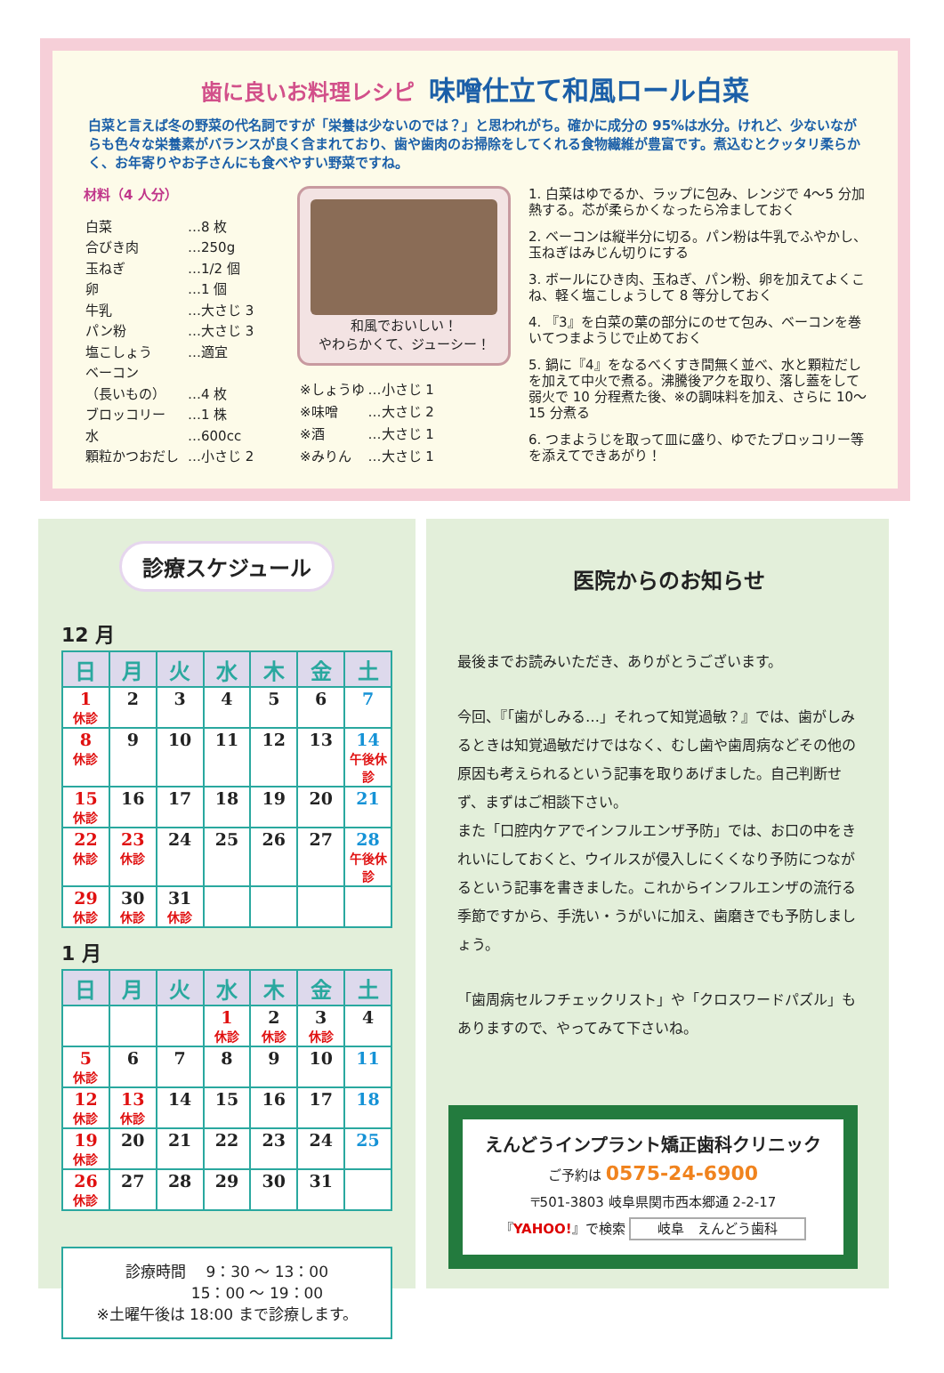歯に良いお料理レシピ 味噌仕立て和風ロール白菜
白菜と言えば冬の野菜の代名詞ですが「栄養は少ないのでは？」と思われがち。確かに成分の 95%は水分。けれど、少ないながらも色々な栄養素がバランスが良く含まれており、歯や歯肉のお掃除をしてくれる食物繊維が豊富です。煮込むとクッタリ柔らかく、お年寄りやお子さんにも食べやすい野菜ですね。
材料（4 人分）
| 白菜 | …8 枚 |
| 合びき肉 | …250g |
| 玉ねぎ | …1/2 個 |
| 卵 | …1 個 |
| 牛乳 | …大さじ 3 |
| パン粉 | …大さじ 3 |
| 塩こしょう | …適宜 |
| ベーコン | |
| （長いもの） | …4 枚 |
| ブロッコリー | …1 株 |
| 水 | …600cc |
| 顆粒かつおだし | …小さじ 2 |
和風でおいしい！
やわらかくて、ジューシー！
| ※しょうゆ | …小さじ 1 |
| ※味噌 | …大さじ 2 |
| ※酒 | …大さじ 1 |
| ※みりん | …大さじ 1 |
1. 白菜はゆでるか、ラップに包み、レンジで 4～5 分加熱する。芯が柔らかくなったら冷ましておく
2. ベーコンは縦半分に切る。パン粉は牛乳でふやかし、玉ねぎはみじん切りにする
3. ボールにひき肉、玉ねぎ、パン粉、卵を加えてよくこね、軽く塩こしょうして 8 等分しておく
4. 『3』を白菜の葉の部分にのせて包み、ベーコンを巻いてつまようじで止めておく
5. 鍋に『4』をなるべくすき間無く並べ、水と顆粒だしを加えて中火で煮る。沸騰後アクを取り、落し蓋をして弱火で 10 分程煮た後、※の調味料を加え、さらに 10～15 分煮る
6. つまようじを取って皿に盛り、ゆでたブロッコリー等を添えてできあがり！
診療スケジュール
12 月
| 日 | 月 | 火 | 水 | 木 | 金 | 土 |
| --- | --- | --- | --- | --- | --- | --- |
| 1 休診 | 2 | 3 | 4 | 5 | 6 | 7 |
| 8 休診 | 9 | 10 | 11 | 12 | 13 | 14 午後休診 |
| 15 休診 | 16 | 17 | 18 | 19 | 20 | 21 |
| 22 休診 | 23 休診 | 24 | 25 | 26 | 27 | 28 午後休診 |
| 29 休診 | 30 休診 | 31 休診 | | | | |
1 月
| 日 | 月 | 火 | 水 | 木 | 金 | 土 |
| --- | --- | --- | --- | --- | --- | --- |
| | | | 1 休診 | 2 休診 | 3 休診 | 4 |
| 5 休診 | 6 | 7 | 8 | 9 | 10 | 11 |
| 12 休診 | 13 休診 | 14 | 15 | 16 | 17 | 18 |
| 19 休診 | 20 | 21 | 22 | 23 | 24 | 25 |
| 26 休診 | 27 | 28 | 29 | 30 | 31 | |
診療時間　 9：30 ～ 13：00
　　　　15：00 ～ 19：00
※土曜午後は 18:00 まで診療します。
医院からのお知らせ
最後までお読みいただき、ありがとうございます。
今回、『「歯がしみる…」それって知覚過敏？』では、歯がしみるときは知覚過敏だけではなく、むし歯や歯周病などその他の原因も考えられるという記事を取りあげました。自己判断せず、まずはご相談下さい。
また「口腔内ケアでインフルエンザ予防」では、お口の中をきれいにしておくと、ウイルスが侵入しにくくなり予防につながるという記事を書きました。これからインフルエンザの流行る季節ですから、手洗い・うがいに加え、歯磨きでも予防しましょう。
「歯周病セルフチェックリスト」や「クロスワードパズル」もありますので、やってみて下さいね。
えんどうインプラント矯正歯科クリニック
ご予約は 0575-24-6900
〒501-3803 岐阜県関市西本郷通 2-2-17
『YAHOO!』で検索 岐阜　えんどう歯科